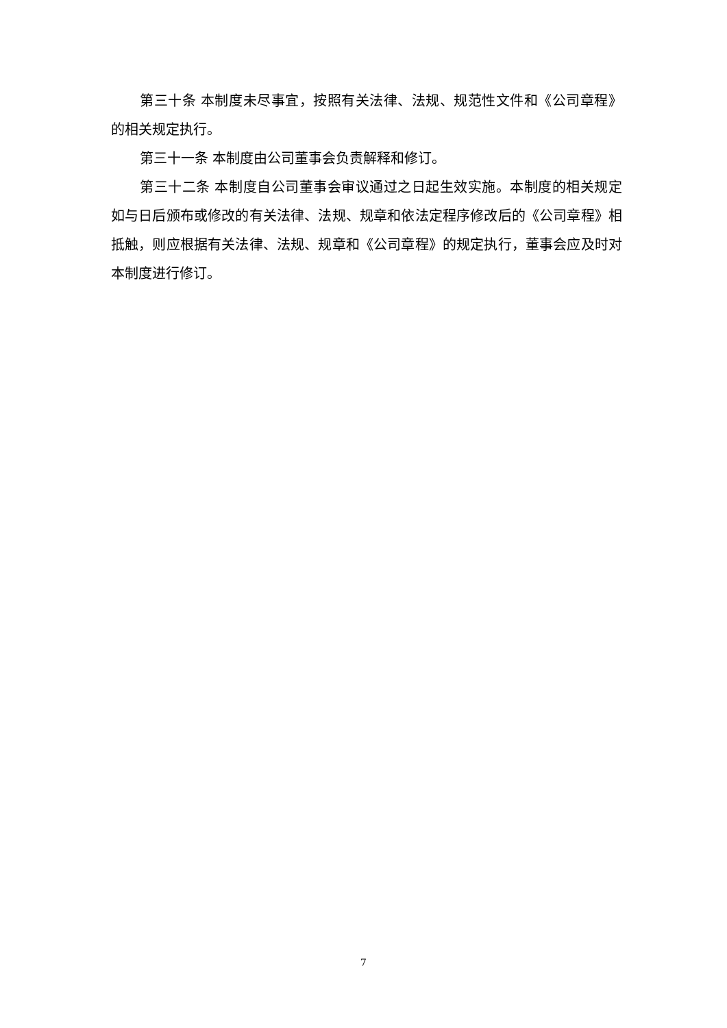第三十条 本制度未尽事宜，按照有关法律、法规、规范性文件和《公司章程》的相关规定执行。
第三十一条 本制度由公司董事会负责解释和修订。
第三十二条 本制度自公司董事会审议通过之日起生效实施。本制度的相关规定如与日后颁布或修改的有关法律、法规、规章和依法定程序修改后的《公司章程》相抵触，则应根据有关法律、法规、规章和《公司章程》的规定执行，董事会应及时对本制度进行修订。
7